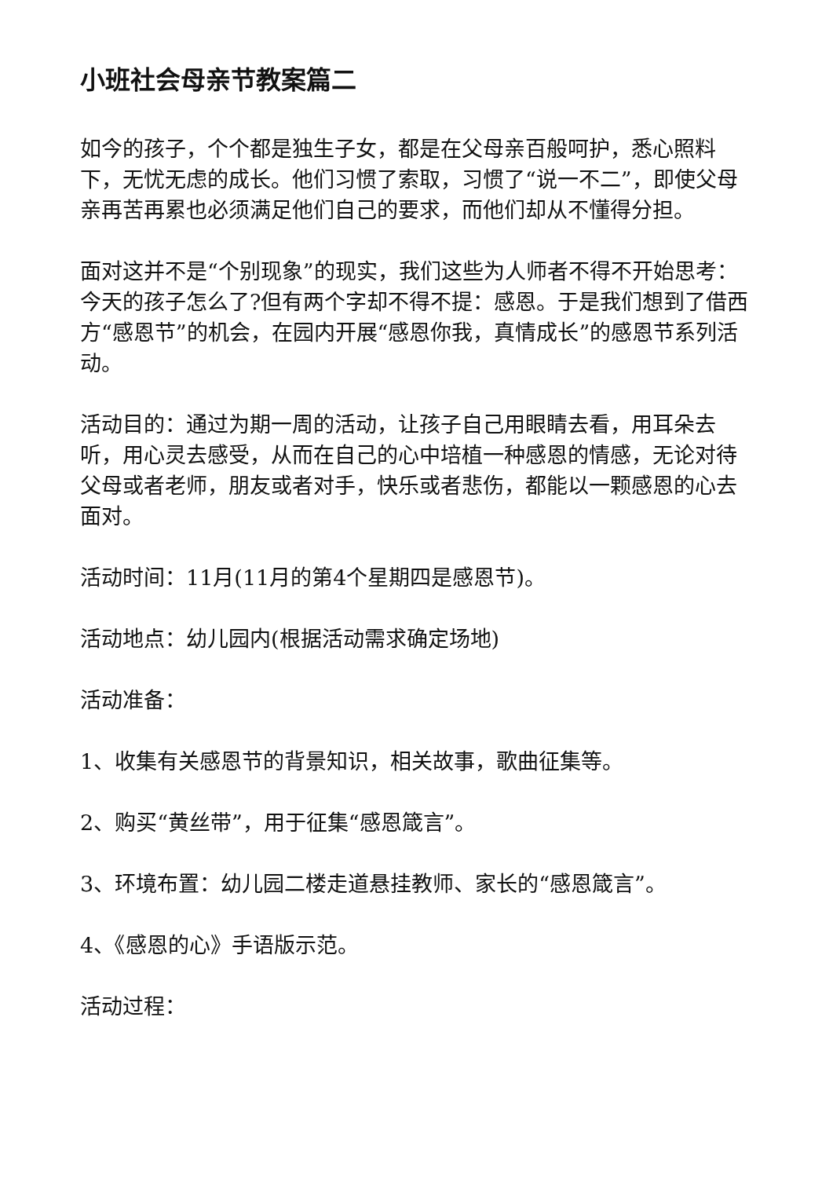小班社会母亲节教案篇二
如今的孩子，个个都是独生子女，都是在父母亲百般呵护，悉心照料下，无忧无虑的成长。他们习惯了索取，习惯了“说一不二”，即使父母亲再苦再累也必须满足他们自己的要求，而他们却从不懂得分担。
面对这并不是“个别现象”的现实，我们这些为人师者不得不开始思考：今天的孩子怎么了?但有两个字却不得不提：感恩。于是我们想到了借西方“感恩节”的机会，在园内开展“感恩你我，真情成长”的感恩节系列活动。
活动目的：通过为期一周的活动，让孩子自己用眼睛去看，用耳朵去听，用心灵去感受，从而在自己的心中培植一种感恩的情感，无论对待父母或者老师，朋友或者对手，快乐或者悲伤，都能以一颗感恩的心去面对。
活动时间：11月(11月的第4个星期四是感恩节)。
活动地点：幼儿园内(根据活动需求确定场地)
活动准备：
1、收集有关感恩节的背景知识，相关故事，歌曲征集等。
2、购买“黄丝带”，用于征集“感恩箴言”。
3、环境布置：幼儿园二楼走道悬挂教师、家长的“感恩箴言”。
4、《感恩的心》手语版示范。
活动过程：